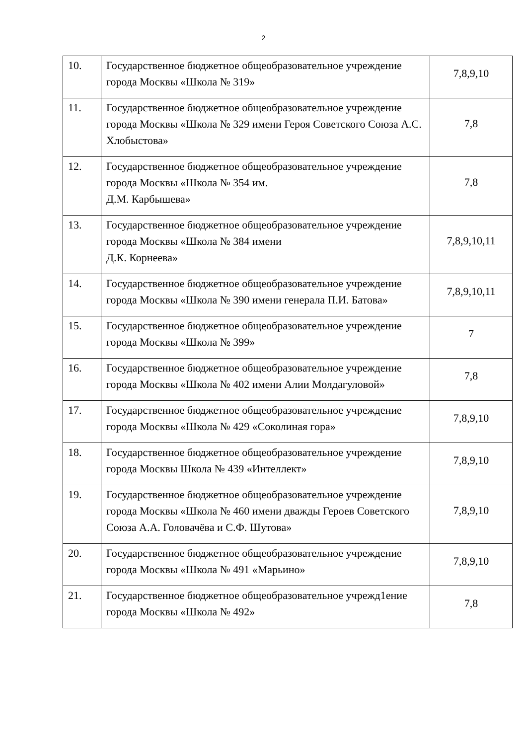2
| 10. | Государственное бюджетное общеобразовательное учреждение города Москвы «Школа № 319» | 7,8,9,10 |
| 11. | Государственное бюджетное общеобразовательное учреждение города Москвы «Школа № 329 имени Героя Советского Союза А.С. Хлобыстова» | 7,8 |
| 12. | Государственное бюджетное общеобразовательное учреждение города Москвы «Школа № 354 им. Д.М. Карбышева» | 7,8 |
| 13. | Государственное бюджетное общеобразовательное учреждение города Москвы «Школа № 384 имени Д.К. Корнеева» | 7,8,9,10,11 |
| 14. | Государственное бюджетное общеобразовательное учреждение города Москвы «Школа № 390 имени генерала П.И. Батова» | 7,8,9,10,11 |
| 15. | Государственное бюджетное общеобразовательное учреждение города Москвы «Школа № 399» | 7 |
| 16. | Государственное бюджетное общеобразовательное учреждение города Москвы «Школа № 402 имени Алии Молдагуловой» | 7,8 |
| 17. | Государственное бюджетное общеобразовательное учреждение города Москвы «Школа № 429 «Соколиная гора» | 7,8,9,10 |
| 18. | Государственное бюджетное общеобразовательное учреждение города Москвы Школа № 439 «Интеллект» | 7,8,9,10 |
| 19. | Государственное бюджетное общеобразовательное учреждение города Москвы «Школа № 460 имени дважды Героев Советского Союза А.А. Головачёва и С.Ф. Шутова» | 7,8,9,10 |
| 20. | Государственное бюджетное общеобразовательное учреждение города Москвы «Школа № 491 «Марьино» | 7,8,9,10 |
| 21. | Государственное бюджетное общеобразовательное учрежд1ение города Москвы «Школа № 492» | 7,8 |